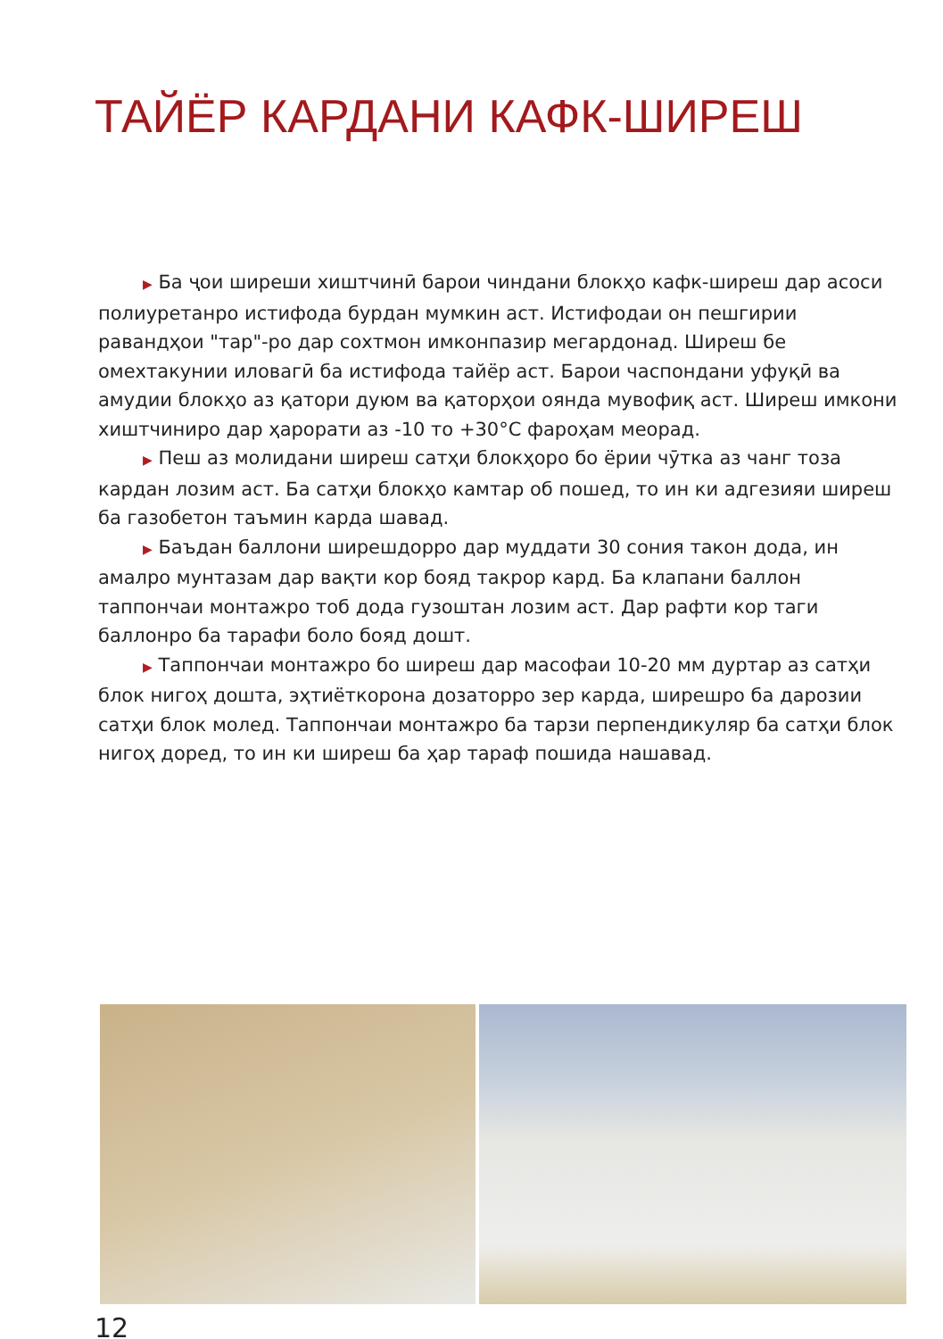ТАЙЁР КАРДАНИ КАФК-ШИРЕШ
▶ Ба ҷои ширеши хиштчинӣ барои чиндани блокҳо кафк-ширеш дар асоси полиуретанро истифода бурдан мумкин аст. Истифодаи он пешгирии равандҳои "тар"-ро дар сохтмон имконпазир мегардонад. Ширеш бе омехтакунии иловагӣ ба истифода тайёр аст. Барои часпондани уфуқӣ ва амудии блокҳо аз қатори дуюм ва қаторҳои оянда мувофиқ аст. Ширеш имкони хиштчиниро дар ҳарорати аз -10 то +30°C фароҳам меорад.
▶ Пеш аз молидани ширеш сатҳи блокҳоро бо ёрии чӯтка аз чанг тоза кардан лозим аст. Ба сатҳи блокҳо камтар об пошед, то ин ки адгезияи ширеш ба газобетон таъмин карда шавад.
▶ Баъдан баллони ширешдорро дар муддати 30 сония такон дода, ин амалро мунтазам дар вақти кор бояд такрор кард. Ба клапани баллон таппончаи монтажро тоб дода гузоштан лозим аст. Дар рафти кор таги баллонро ба тарафи боло бояд дошт.
▶ Таппончаи монтажро бо ширеш дар масофаи 10-20 мм дуртар аз сатҳи блок нигоҳ дошта, эҳтиёткорона дозаторро зер карда, ширешро ба дарозии сатҳи блок молед. Таппончаи монтажро ба тарзи перпендикуляр ба сатҳи блок нигоҳ доред, то ин ки ширеш ба ҳар тараф пошида нашавад.
12